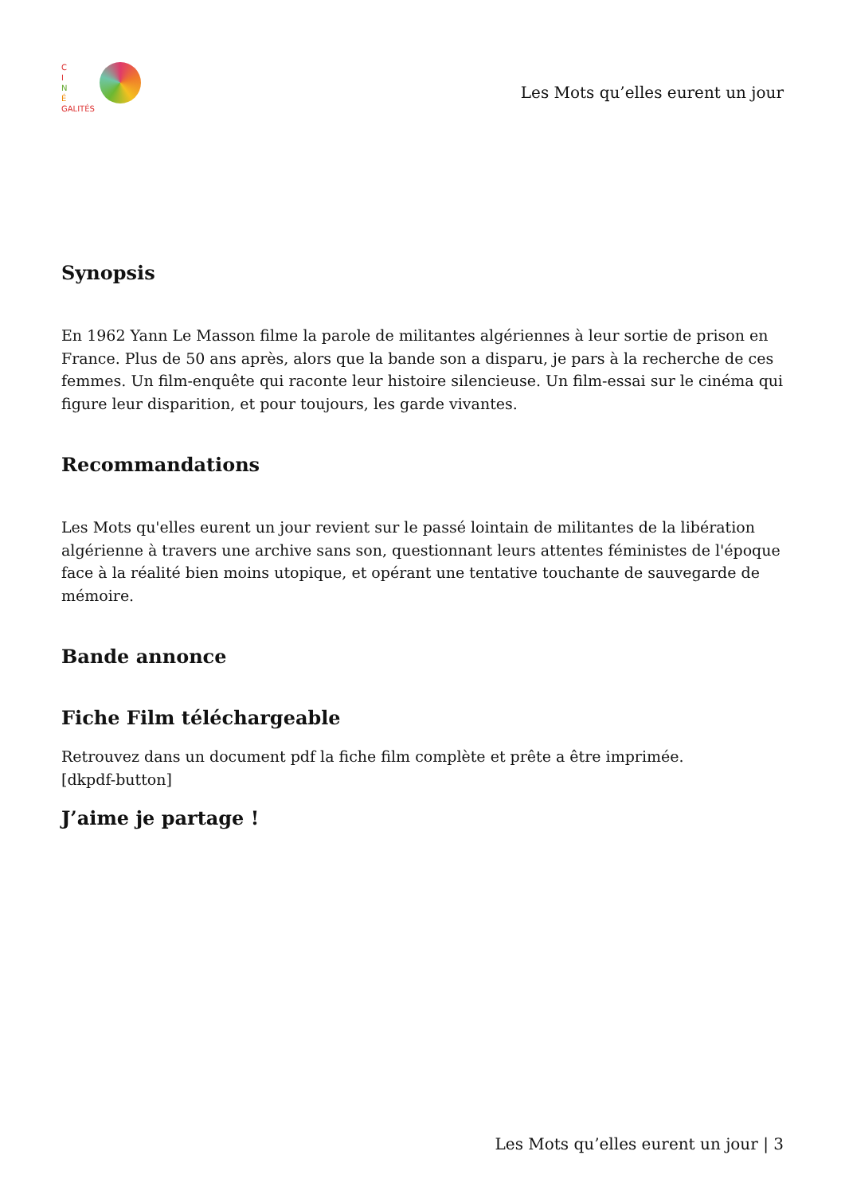CINÉ
GALITÉS
Les Mots qu’elles eurent un jour
Synopsis
En 1962 Yann Le Masson filme la parole de militantes algériennes à leur sortie de prison en France. Plus de 50 ans après, alors que la bande son a disparu, je pars à la recherche de ces femmes. Un film-enquête qui raconte leur histoire silencieuse. Un film-essai sur le cinéma qui figure leur disparition, et pour toujours, les garde vivantes.
Recommandations
Les Mots qu'elles eurent un jour revient sur le passé lointain de militantes de la libération algérienne à travers une archive sans son, questionnant leurs attentes féministes de l'époque face à la réalité bien moins utopique, et opérant une tentative touchante de sauvegarde de mémoire.
Bande annonce
Fiche Film téléchargeable
Retrouvez dans un document pdf la fiche film complète et prête a être imprimée.
[dkpdf-button]
J’aime je partage !
Les Mots qu’elles eurent un jour | 3